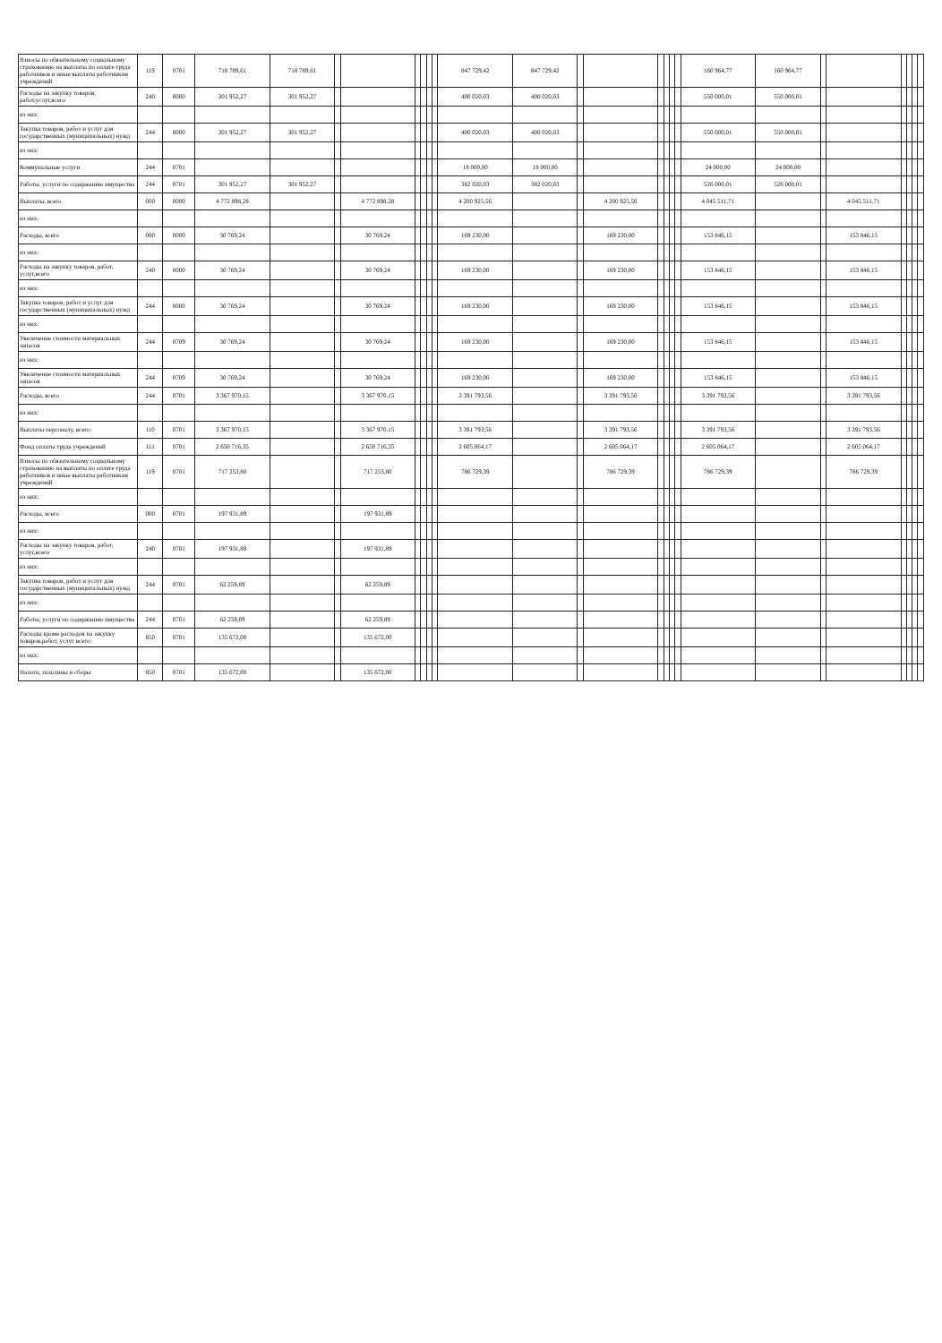| Взносы по обязательному социальному страхованию на выплаты по оплате труда работников и иные выплаты работникам учреждений | 119 | 0701 | 718 789,61 | 718 789,61 | | | | | | | 847 729,42 | 847 729,42 | | | | | | | 160 964,77 | 160 964,77 | | | | | | |
| Расходы на закупку товаров, работ,услуг,всего | 240 | 0000 | 301 952,27 | 301 952,27 | | | | | | | 400 020,03 | 400 020,03 | | | | | | | 550 000,01 | 550 000,01 | | | | | | |
| из них: | | | | | | | | | | | | | | | | | | | | | | | | | | |
| Закупка товаров, работ и услуг для государственных (муниципальных) нужд | 244 | 0000 | 301 952,27 | 301 952,27 | | | | | | | 400 020,03 | 400 020,03 | | | | | | | 550 000,01 | 550 000,01 | | | | | | |
| из них: | | | | | | | | | | | | | | | | | | | | | | | | | | |
| Коммунальные услуги | 244 | 0701 | | | | | | | | | 18 000,00 | 18 000,00 | | | | | | | 24 000,00 | 24 000,00 | | | | | | |
| Работы, услуги по содержанию имущества | 244 | 0701 | 301 952,27 | 301 952,27 | | | | | | | 382 020,03 | 382 020,03 | | | | | | | 526 000,01 | 526 000,01 | | | | | | |
| Выплаты, всего | 000 | 0000 | 4 772 898,28 | | | 4 772 898,28 | | | | | 4 200 925,56 | | | 4 200 925,56 | | | | | 4 045 511,71 | | | 4 045 511,71 | | | | |
| из них: | | | | | | | | | | | | | | | | | | | | | | | | | | |
| Расходы, всего | 000 | 0000 | 30 769,24 | | | 30 769,24 | | | | | 169 230,00 | | | 169 230,00 | | | | | 153 846,15 | | | 153 846,15 | | | | |
| из них: | | | | | | | | | | | | | | | | | | | | | | | | | | |
| Расходы на закупку товаров, работ, услуг,всего | 240 | 0000 | 30 769,24 | | | 30 769,24 | | | | | 169 230,00 | | | 169 230,00 | | | | | 153 846,15 | | | 153 846,15 | | | | |
| из них: | | | | | | | | | | | | | | | | | | | | | | | | | | |
| Закупка товаров, работ и услуг для государственных (муниципальных) нужд | 244 | 0000 | 30 769,24 | | | 30 769,24 | | | | | 169 230,00 | | | 169 230,00 | | | | | 153 846,15 | | | 153 846,15 | | | | |
| из них: | | | | | | | | | | | | | | | | | | | | | | | | | | |
| Увеличение стоимости материальных запасов | 244 | 0709 | 30 769,24 | | | 30 769,24 | | | | | 169 230,00 | | | 169 230,00 | | | | | 153 846,15 | | | 153 846,15 | | | | |
| из них: | | | | | | | | | | | | | | | | | | | | | | | | | | |
| Увеличение стоимости материальных запасов | 244 | 0709 | 30 769,24 | | | 30 769,24 | | | | | 169 230,00 | | | 169 230,00 | | | | | 153 846,15 | | | 153 846,15 | | | | |
| Расходы, всего | 244 | 0701 | 3 367 970,15 | | | 3 367 970,15 | | | | | 3 391 793,56 | | | 3 391 793,56 | | | | | 3 391 793,56 | | | 3 391 793,56 | | | | |
| из них: | | | | | | | | | | | | | | | | | | | | | | | | | | |
| Выплаты персоналу, всего: | 110 | 0701 | 3 367 970,15 | | | 3 367 970,15 | | | | | 3 391 793,56 | | | 3 391 793,56 | | | | | 3 391 793,56 | | | 3 391 793,56 | | | | |
| Фонд оплаты труда учреждений | 111 | 0701 | 2 650 716,35 | | | 2 650 716,35 | | | | | 2 605 064,17 | | | 2 605 064,17 | | | | | 2 605 064,17 | | | 2 605 064,17 | | | | |
| Взносы по обязательному социальному страхованию на выплаты по оплате труда работников и иные выплаты работникам учреждений | 119 | 0701 | 717 253,80 | | | 717 253,80 | | | | | 786 729,39 | | | 786 729,39 | | | | | 786 729,39 | | | 786 729,39 | | | | |
| из них: | | | | | | | | | | | | | | | | | | | | | | | | | | |
| Расходы, всего | 000 | 0701 | 197 931,89 | | | 197 931,89 | | | | | | | | | | | | | | | | | | | | |
| из них: | | | | | | | | | | | | | | | | | | | | | | | | | | |
| Расходы на закупку товаров, работ, услуг,всего | 240 | 0701 | 197 931,89 | | | 197 931,89 | | | | | | | | | | | | | | | | | | | | |
| из них: | | | | | | | | | | | | | | | | | | | | | | | | | | |
| Закупка товаров, работ и услуг для государственных (муниципальных) нужд | 244 | 0701 | 62 259,89 | | | 62 259,89 | | | | | | | | | | | | | | | | | | | | |
| из них: | | | | | | | | | | | | | | | | | | | | | | | | | | |
| Работы, услуги по содержанию имущества | 244 | 0701 | 62 259,89 | | | 62 259,89 | | | | | | | | | | | | | | | | | | | | |
| Расходы кроме расходов на закупку товаров,работ, услуг всего: | 850 | 0701 | 135 672,00 | | | 135 672,00 | | | | | | | | | | | | | | | | | | | | |
| из них: | | | | | | | | | | | | | | | | | | | | | | | | | | |
| Налоги, пошлины и сборы | 850 | 0701 | 135 672,00 | | | 135 672,00 | | | | | | | | | | | | | | | | | | | | |